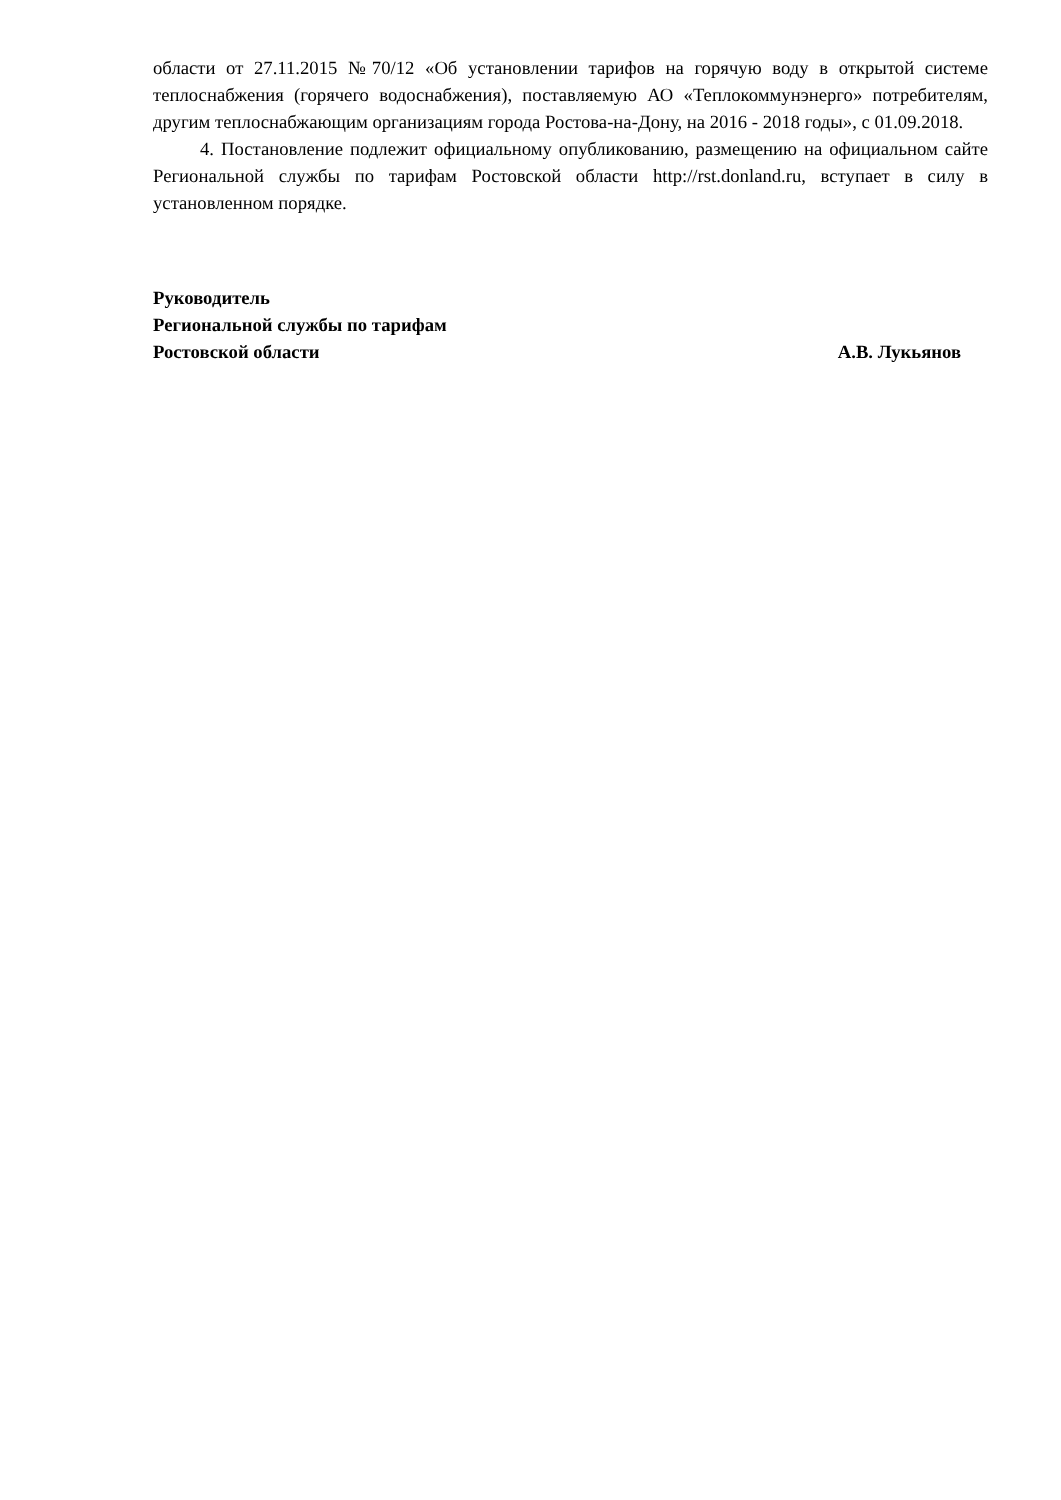области от 27.11.2015 №70/12 «Об установлении тарифов на горячую воду в открытой системе теплоснабжения (горячего водоснабжения), поставляемую АО «Теплокоммунэнерго» потребителям, другим теплоснабжающим организациям города Ростова-на-Дону, на 2016 - 2018 годы», с 01.09.2018.
4. Постановление подлежит официальному опубликованию, размещению на официальном сайте Региональной службы по тарифам Ростовской области http://rst.donland.ru, вступает в силу в установленном порядке.
Руководитель
Региональной службы по тарифам
Ростовской области А.В. Лукьянов